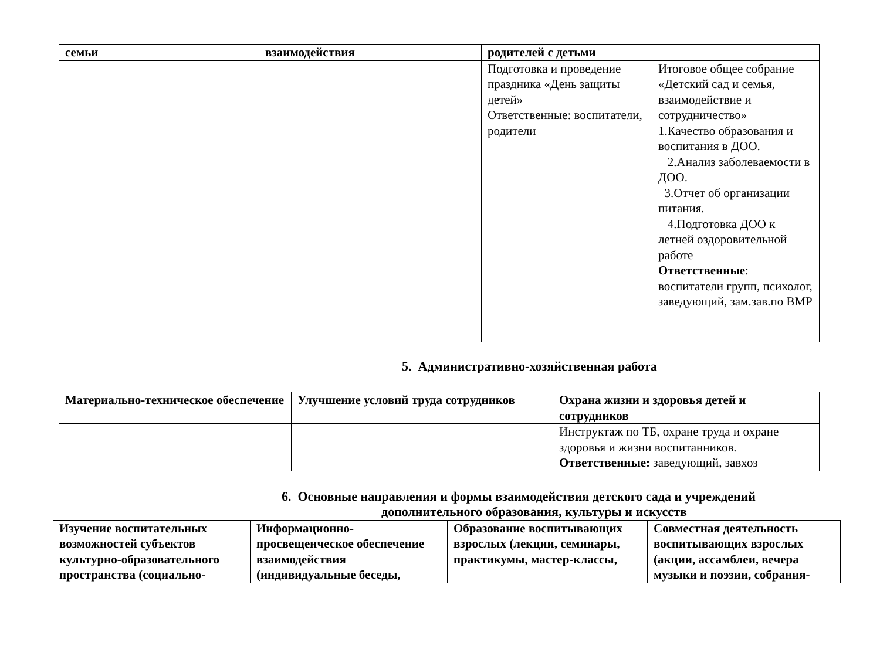| семьи | взаимодействия | родителей с детьми | |
| --- | --- | --- | --- |
| | | Подготовка и проведение праздника «День защиты детей» Ответственные: воспитатели, родители | Итоговое общее собрание «Детский сад и семья, взаимодействие и сотрудничество» 1.Качество образования и воспитания в ДОО. 2.Анализ заболеваемости в ДОО. 3.Отчет об организации питания. 4.Подготовка ДОО к летней оздоровительной работе Ответственные : воспитатели групп, психолог, заведующий, зам.зав.по ВМР |
5. Административно-хозяйственная работа
| Материально-техническое обеспечение | Улучшение условий труда сотрудников | Охрана жизни и здоровья детей и сотрудников |
| --- | --- | --- |
| | | Инструктаж по ТБ, охране труда и охране здоровья и жизни воспитанников. Ответственные: заведующий, завхоз |
6. Основные направления и формы взаимодействия детского сада и учреждений
дополнительного образования, культуры и искусств
| Изучение воспитательных возможностей субъектов культурно-образовательного пространства (социально- | Информационно-просвещенческое обеспечение взаимодействия (индивидуальные беседы, | Образование воспитывающих взрослых (лекции, семинары, практикумы, мастер-классы, | Совместная деятельность воспитывающих взрослых (акции, ассамблеи, вечера музыки и поэзии, собрания- |
| --- | --- | --- | --- |